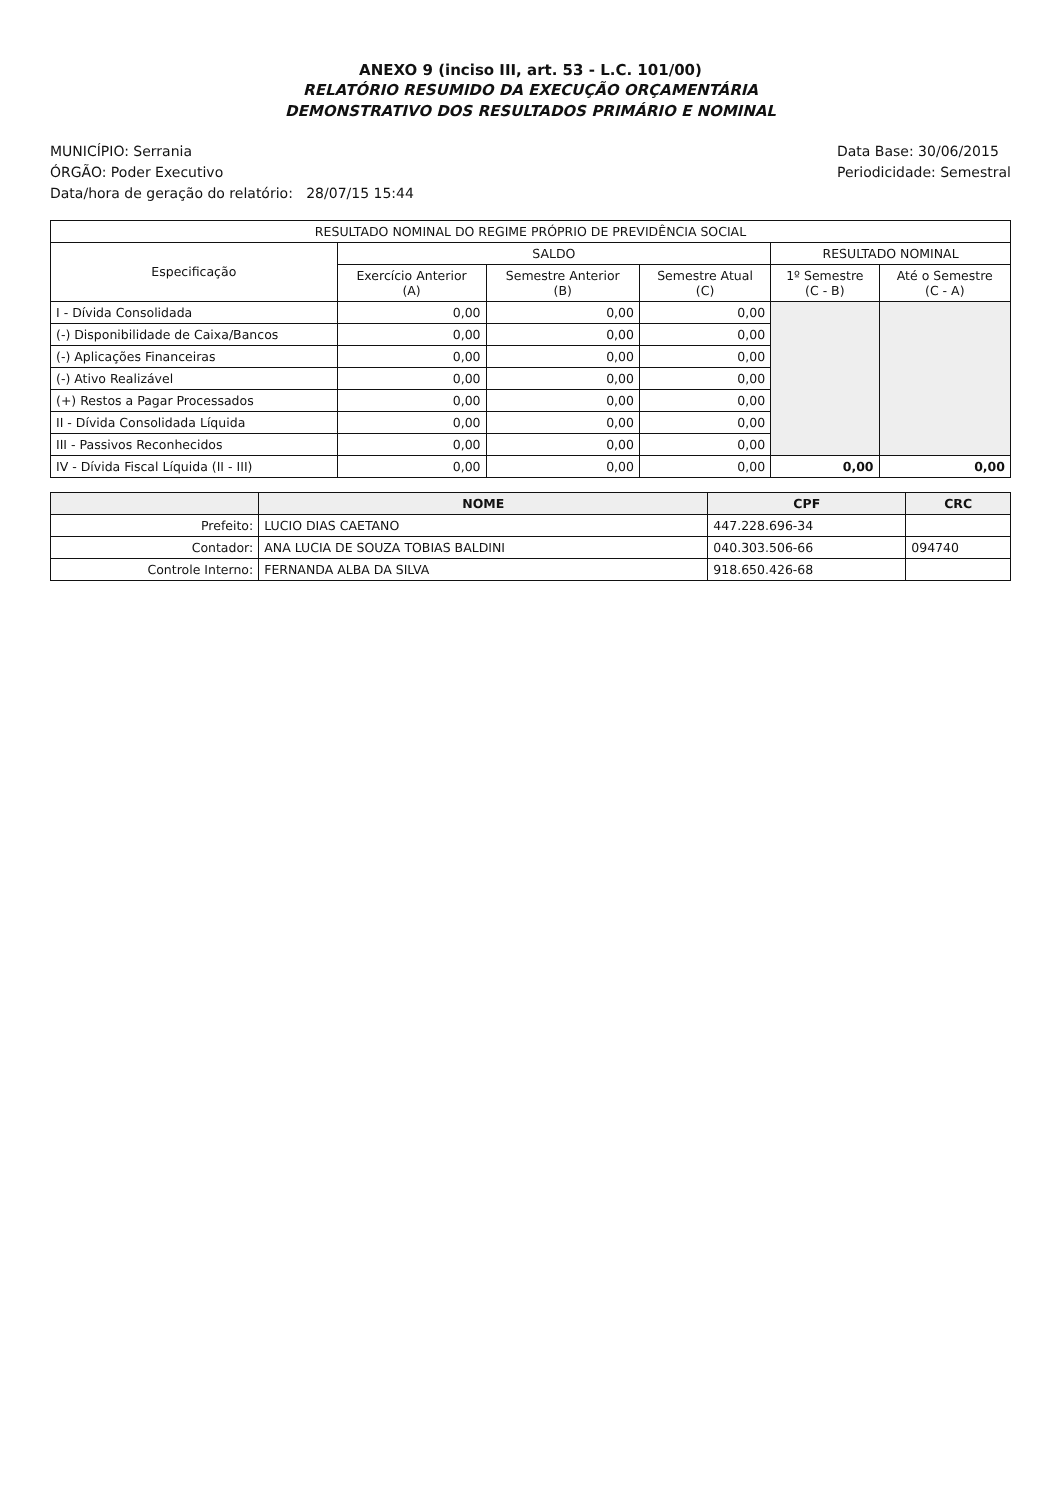ANEXO 9 (inciso III, art. 53 - L.C. 101/00)
RELATÓRIO RESUMIDO DA EXECUÇÃO ORÇAMENTÁRIA
DEMONSTRATIVO DOS RESULTADOS PRIMÁRIO E NOMINAL
MUNICÍPIO: Serrania
ÓRGÃO: Poder Executivo
Data/hora de geração do relatório: 28/07/15 15:44
Data Base: 30/06/2015
Periodicidade: Semestral
| RESULTADO NOMINAL DO REGIME PRÓPRIO DE PREVIDÊNCIA SOCIAL | | | | | |
| --- | --- | --- | --- | --- | --- |
| Especificação | SALDO | | | RESULTADO NOMINAL | |
| | Exercício Anterior (A) | Semestre Anterior (B) | Semestre Atual (C) | 1º Semestre (C - B) | Até o Semestre (C - A) |
| I - Dívida Consolidada | 0,00 | 0,00 | 0,00 | | |
| (-) Disponibilidade de Caixa/Bancos | 0,00 | 0,00 | 0,00 | | |
| (-) Aplicações Financeiras | 0,00 | 0,00 | 0,00 | | |
| (-) Ativo Realizável | 0,00 | 0,00 | 0,00 | | |
| (+) Restos a Pagar Processados | 0,00 | 0,00 | 0,00 | | |
| II - Dívida Consolidada Líquida | 0,00 | 0,00 | 0,00 | | |
| III - Passivos Reconhecidos | 0,00 | 0,00 | 0,00 | | |
| IV - Dívida Fiscal Líquida (II - III) | 0,00 | 0,00 | 0,00 | 0,00 | 0,00 |
| | NOME | CPF | CRC |
| --- | --- | --- | --- |
| Prefeito: | LUCIO DIAS CAETANO | 447.228.696-34 | |
| Contador: | ANA LUCIA DE SOUZA TOBIAS BALDINI | 040.303.506-66 | 094740 |
| Controle Interno: | FERNANDA ALBA DA SILVA | 918.650.426-68 | |